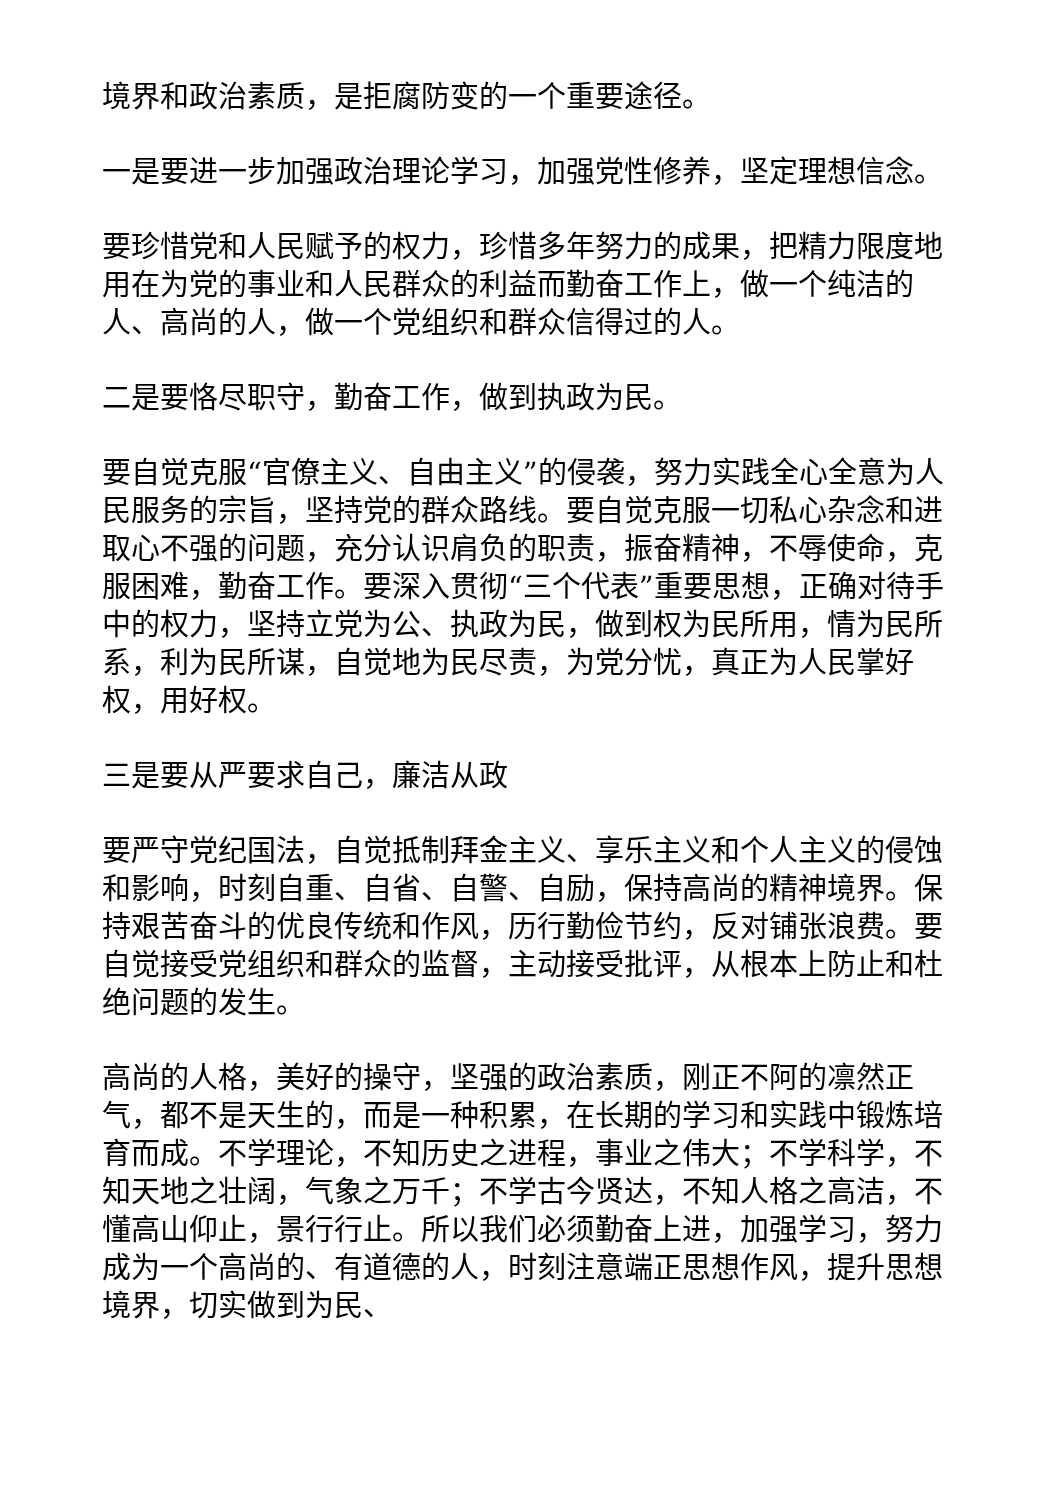境界和政治素质，是拒腐防变的一个重要途径。
一是要进一步加强政治理论学习，加强党性修养，坚定理想信念。
要珍惜党和人民赋予的权力，珍惜多年努力的成果，把精力限度地用在为党的事业和人民群众的利益而勤奋工作上，做一个纯洁的人、高尚的人，做一个党组织和群众信得过的人。
二是要恪尽职守，勤奋工作，做到执政为民。
要自觉克服“官僚主义、自由主义”的侵袭，努力实践全心全意为人民服务的宗旨，坚持党的群众路线。要自觉克服一切私心杂念和进取心不强的问题，充分认识肩负的职责，振奋精神，不辱使命，克服困难，勤奋工作。要深入贯彻“三个代表”重要思想，正确对待手中的权力，坚持立党为公、执政为民，做到权为民所用，情为民所系，利为民所谋，自觉地为民尽责，为党分忧，真正为人民掌好权，用好权。
三是要从严要求自己，廉洁从政
要严守党纪国法，自觉抵制拜金主义、享乐主义和个人主义的侵蚀和影响，时刻自重、自省、自警、自励，保持高尚的精神境界。保持艰苦奋斗的优良传统和作风，历行勤俭节约，反对铺张浪费。要自觉接受党组织和群众的监督，主动接受批评，从根本上防止和杜绝问题的发生。
高尚的人格，美好的操守，坚强的政治素质，刚正不阿的凛然正气，都不是天生的，而是一种积累，在长期的学习和实践中锻炼培育而成。不学理论，不知历史之进程，事业之伟大；不学科学，不知天地之壮阔，气象之万千；不学古今贤达，不知人格之高洁，不懂高山仰止，景行行止。所以我们必须勤奋上进，加强学习，努力成为一个高尚的、有道德的人，时刻注意端正思想作风，提升思想境界，切实做到为民、